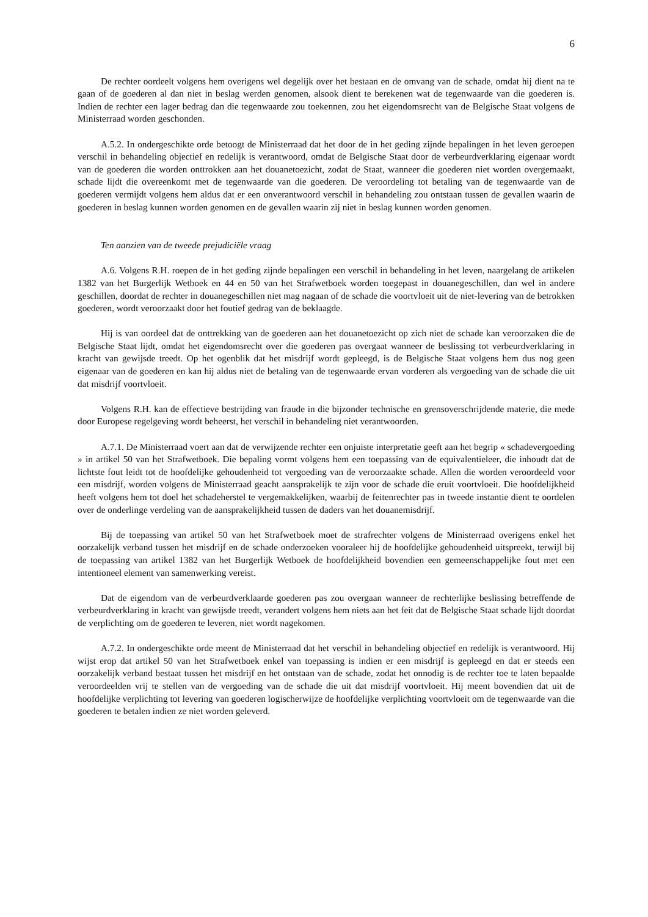6
De rechter oordeelt volgens hem overigens wel degelijk over het bestaan en de omvang van de schade, omdat hij dient na te gaan of de goederen al dan niet in beslag werden genomen, alsook dient te berekenen wat de tegenwaarde van die goederen is. Indien de rechter een lager bedrag dan die tegenwaarde zou toekennen, zou het eigendomsrecht van de Belgische Staat volgens de Ministerraad worden geschonden.
A.5.2. In ondergeschikte orde betoogt de Ministerraad dat het door de in het geding zijnde bepalingen in het leven geroepen verschil in behandeling objectief en redelijk is verantwoord, omdat de Belgische Staat door de verbeurdverklaring eigenaar wordt van de goederen die worden onttrokken aan het douanetoezicht, zodat de Staat, wanneer die goederen niet worden overgemaakt, schade lijdt die overeenkomt met de tegenwaarde van die goederen. De veroordeling tot betaling van de tegenwaarde van de goederen vermijdt volgens hem aldus dat er een onverantwoord verschil in behandeling zou ontstaan tussen de gevallen waarin de goederen in beslag kunnen worden genomen en de gevallen waarin zij niet in beslag kunnen worden genomen.
Ten aanzien van de tweede prejudiciële vraag
A.6. Volgens R.H. roepen de in het geding zijnde bepalingen een verschil in behandeling in het leven, naargelang de artikelen 1382 van het Burgerlijk Wetboek en 44 en 50 van het Strafwetboek worden toegepast in douanegeschillen, dan wel in andere geschillen, doordat de rechter in douanegeschillen niet mag nagaan of de schade die voortvloeit uit de niet-levering van de betrokken goederen, wordt veroorzaakt door het foutief gedrag van de beklaagde.
Hij is van oordeel dat de onttrekking van de goederen aan het douanetoezicht op zich niet de schade kan veroorzaken die de Belgische Staat lijdt, omdat het eigendomsrecht over die goederen pas overgaat wanneer de beslissing tot verbeurdverklaring in kracht van gewijsde treedt. Op het ogenblik dat het misdrijf wordt gepleegd, is de Belgische Staat volgens hem dus nog geen eigenaar van de goederen en kan hij aldus niet de betaling van de tegenwaarde ervan vorderen als vergoeding van de schade die uit dat misdrijf voortvloeit.
Volgens R.H. kan de effectieve bestrijding van fraude in die bijzonder technische en grensoverschrijdende materie, die mede door Europese regelgeving wordt beheerst, het verschil in behandeling niet verantwoorden.
A.7.1. De Ministerraad voert aan dat de verwijzende rechter een onjuiste interpretatie geeft aan het begrip « schadevergoeding » in artikel 50 van het Strafwetboek. Die bepaling vormt volgens hem een toepassing van de equivalentieleer, die inhoudt dat de lichtste fout leidt tot de hoofdelijke gehoudenheid tot vergoeding van de veroorzaakte schade. Allen die worden veroordeeld voor een misdrijf, worden volgens de Ministerraad geacht aansprakelijk te zijn voor de schade die eruit voortvloeit. Die hoofdelijkheid heeft volgens hem tot doel het schadeherstel te vergemakkelijken, waarbij de feitenrechter pas in tweede instantie dient te oordelen over de onderlinge verdeling van de aansprakelijkheid tussen de daders van het douanemisdrijf.
Bij de toepassing van artikel 50 van het Strafwetboek moet de strafrechter volgens de Ministerraad overigens enkel het oorzakelijk verband tussen het misdrijf en de schade onderzoeken vooraleer hij de hoofdelijke gehoudenheid uitspreekt, terwijl bij de toepassing van artikel 1382 van het Burgerlijk Wetboek de hoofdelijkheid bovendien een gemeenschappelijke fout met een intentioneel element van samenwerking vereist.
Dat de eigendom van de verbeurdverklaarde goederen pas zou overgaan wanneer de rechterlijke beslissing betreffende de verbeurdverklaring in kracht van gewijsde treedt, verandert volgens hem niets aan het feit dat de Belgische Staat schade lijdt doordat de verplichting om de goederen te leveren, niet wordt nagekomen.
A.7.2. In ondergeschikte orde meent de Ministerraad dat het verschil in behandeling objectief en redelijk is verantwoord. Hij wijst erop dat artikel 50 van het Strafwetboek enkel van toepassing is indien er een misdrijf is gepleegd en dat er steeds een oorzakelijk verband bestaat tussen het misdrijf en het ontstaan van de schade, zodat het onnodig is de rechter toe te laten bepaalde veroordeelden vrij te stellen van de vergoeding van de schade die uit dat misdrijf voortvloeit. Hij meent bovendien dat uit de hoofdelijke verplichting tot levering van goederen logischerwijze de hoofdelijke verplichting voortvloeit om de tegenwaarde van die goederen te betalen indien ze niet worden geleverd.